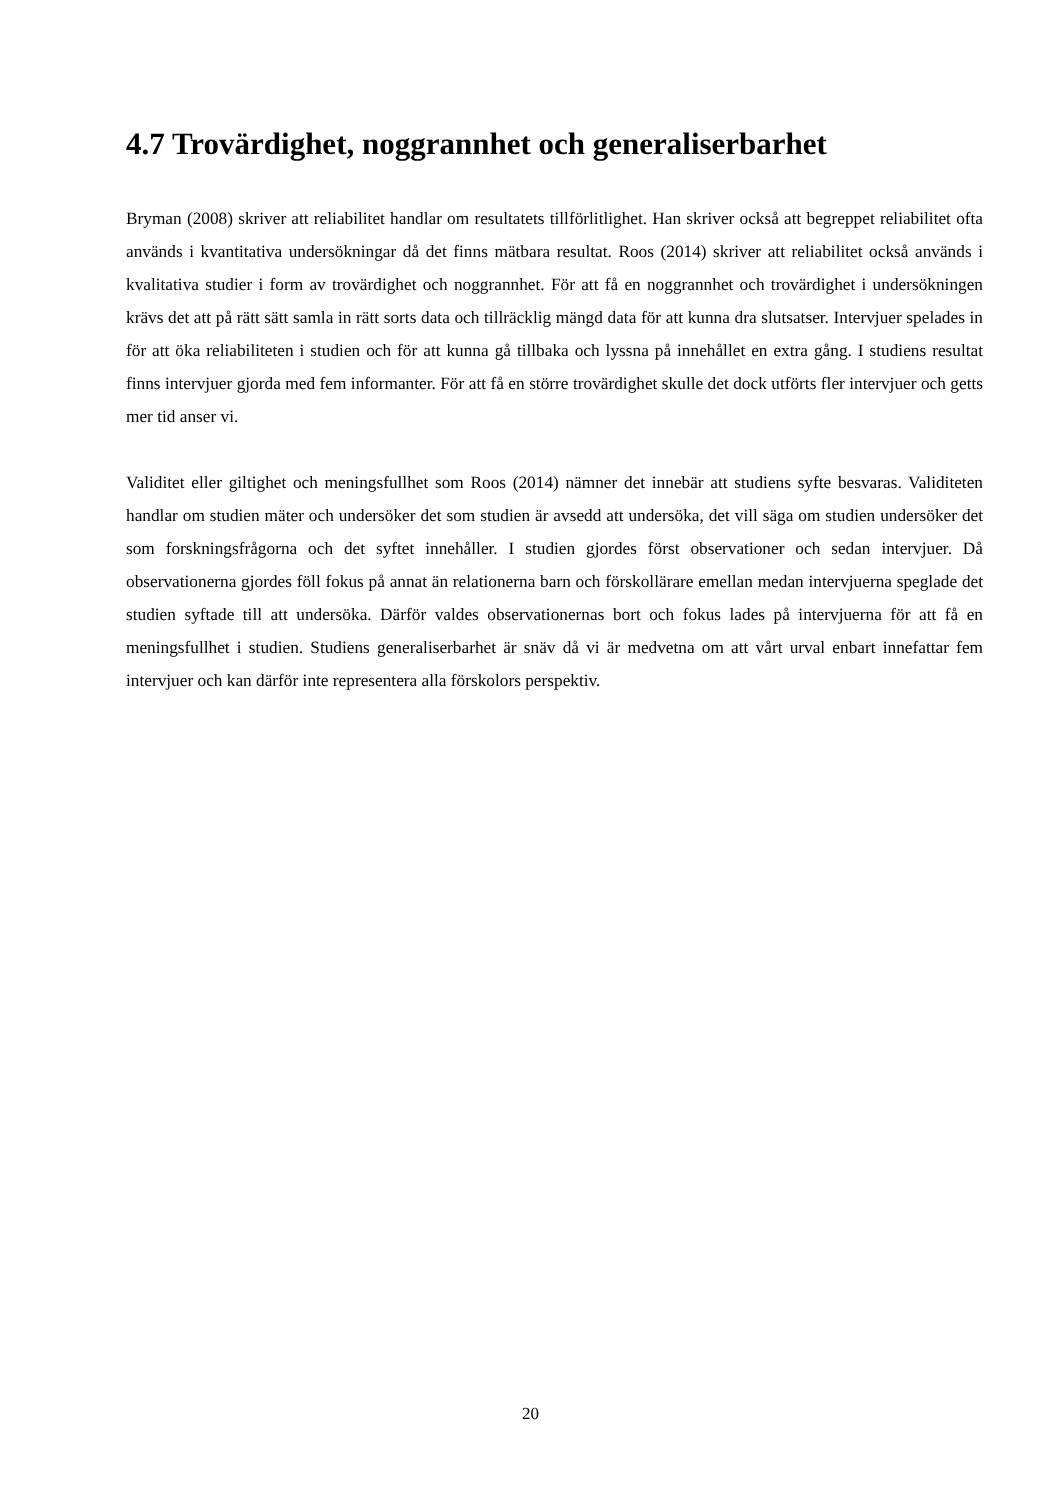4.7 Trovärdighet, noggrannhet och generaliserbarhet
Bryman (2008) skriver att reliabilitet handlar om resultatets tillförlitlighet. Han skriver också att begreppet reliabilitet ofta används i kvantitativa undersökningar då det finns mätbara resultat. Roos (2014) skriver att reliabilitet också används i kvalitativa studier i form av trovärdighet och noggrannhet. För att få en noggrannhet och trovärdighet i undersökningen krävs det att på rätt sätt samla in rätt sorts data och tillräcklig mängd data för att kunna dra slutsatser. Intervjuer spelades in för att öka reliabiliteten i studien och för att kunna gå tillbaka och lyssna på innehållet en extra gång. I studiens resultat finns intervjuer gjorda med fem informanter. För att få en större trovärdighet skulle det dock utförts fler intervjuer och getts mer tid anser vi.
Validitet eller giltighet och meningsfullhet som Roos (2014) nämner det innebär att studiens syfte besvaras. Validiteten handlar om studien mäter och undersöker det som studien är avsedd att undersöka, det vill säga om studien undersöker det som forskningsfrågorna och det syftet innehåller. I studien gjordes först observationer och sedan intervjuer. Då observationerna gjordes föll fokus på annat än relationerna barn och förskollärare emellan medan intervjuerna speglade det studien syftade till att undersöka. Därför valdes observationernas bort och fokus lades på intervjuerna för att få en meningsfullhet i studien. Studiens generaliserbarhet är snäv då vi är medvetna om att vårt urval enbart innefattar fem intervjuer och kan därför inte representera alla förskolors perspektiv.
20